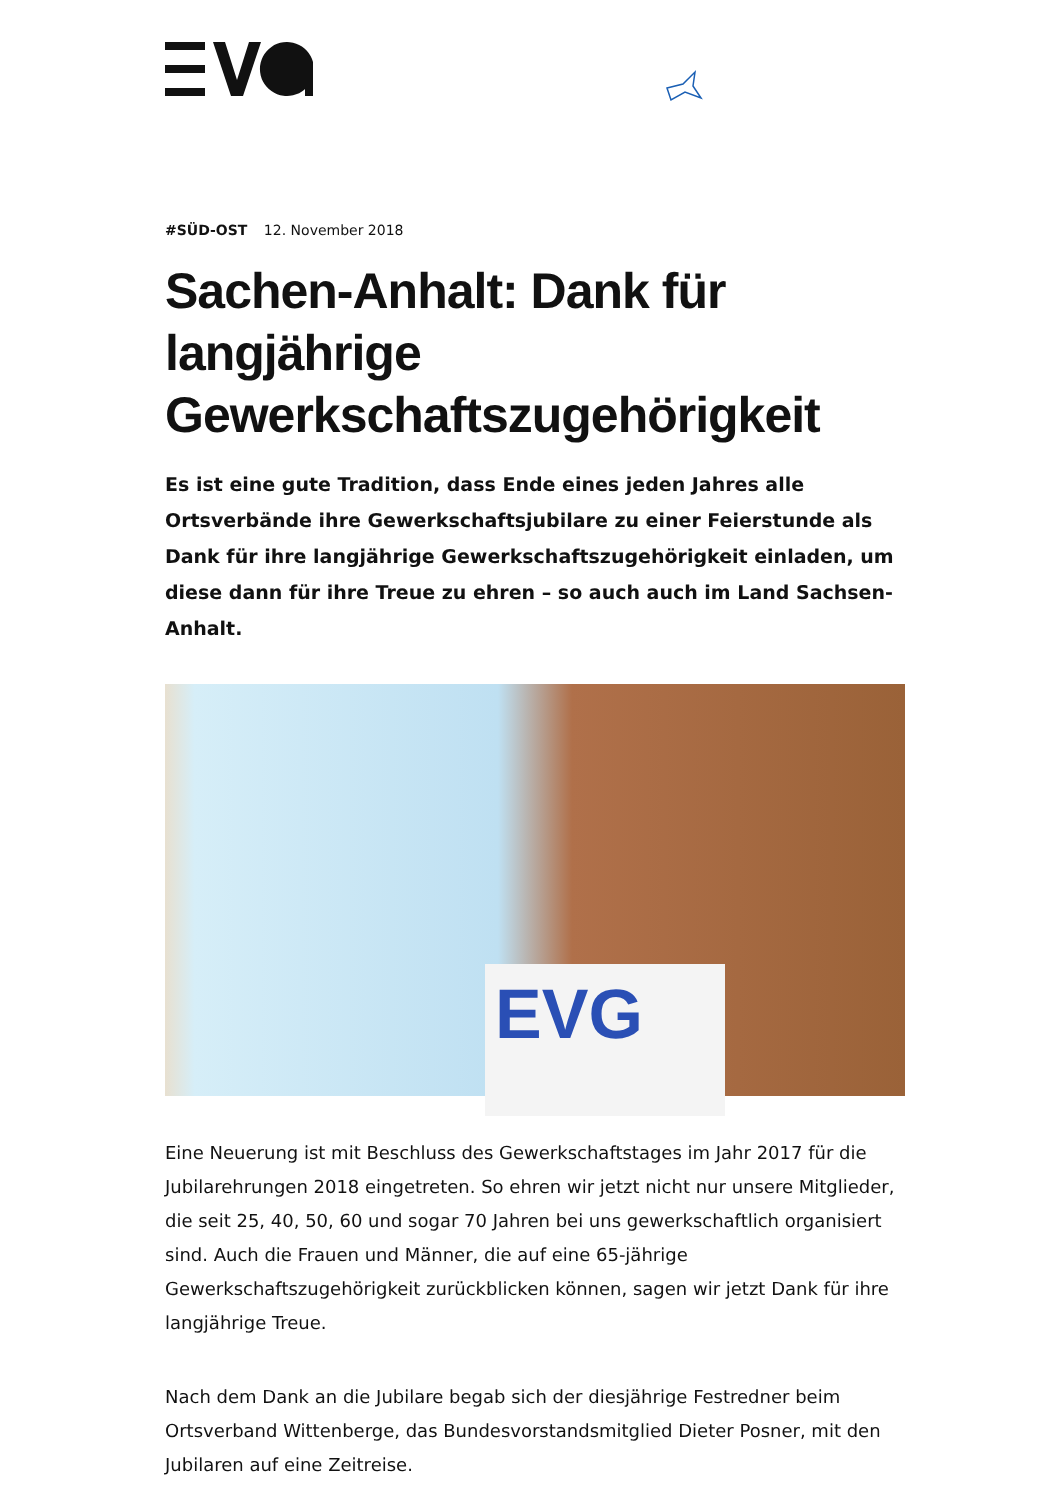#SÜD-OST 12. November 2018
Sachen-Anhalt: Dank für langjährige Gewerkschaftszugehörigkeit
Es ist eine gute Tradition, dass Ende eines jeden Jahres alle Ortsverbände ihre Gewerkschaftsjubilare zu einer Feierstunde als Dank für ihre langjährige Gewerkschaftszugehörigkeit einladen, um diese dann für ihre Treue zu ehren – so auch auch im Land Sachsen-Anhalt.
EVG
Eine Neuerung ist mit Beschluss des Gewerkschaftstages im Jahr 2017 für die Jubilarehrungen 2018 eingetreten. So ehren wir jetzt nicht nur unsere Mitglieder, die seit 25, 40, 50, 60 und sogar 70 Jahren bei uns gewerkschaftlich organisiert sind. Auch die Frauen und Männer, die auf eine 65-jährige Gewerkschaftszugehörigkeit zurückblicken können, sagen wir jetzt Dank für ihre langjährige Treue.
Nach dem Dank an die Jubilare begab sich der diesjährige Festredner beim Ortsverband Wittenberge, das Bundesvorstandsmitglied Dieter Posner, mit den Jubilaren auf eine Zeitreise.